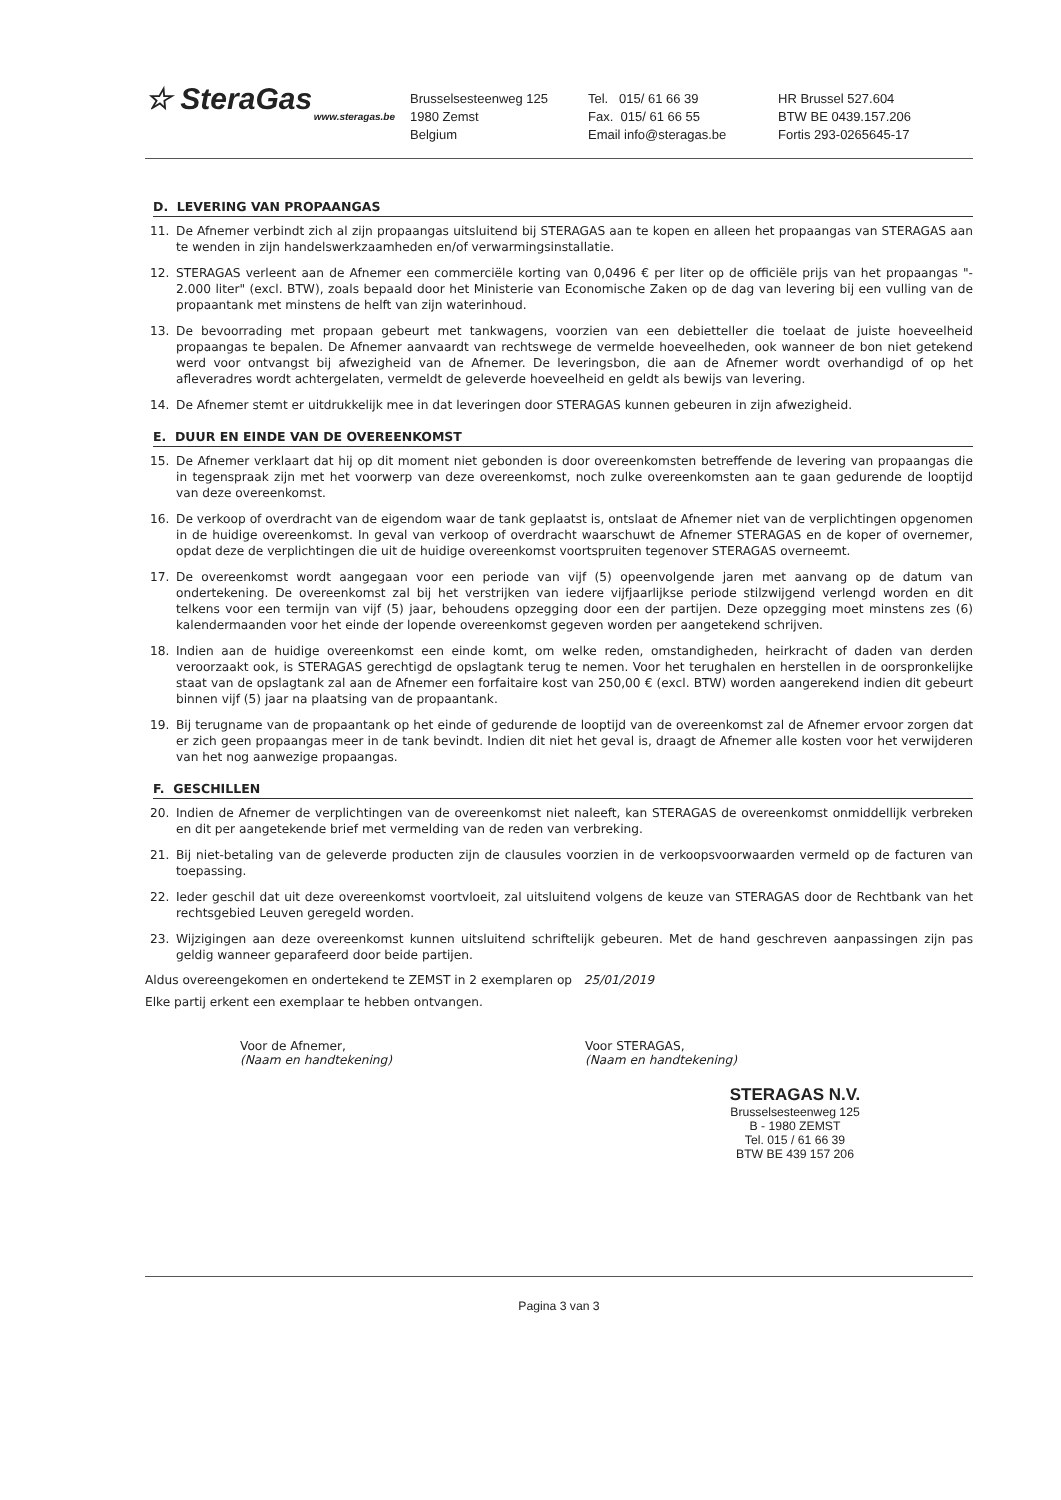☆ SteraGas
www.steragas.be
Brusselsesteenweg 125
1980 Zemst
Belgium
Tel. 015/ 61 66 39
Fax. 015/ 61 66 55
Email info@steragas.be
HR Brussel 527.604
BTW BE 0439.157.206
Fortis 293-0265645-17
D. LEVERING VAN PROPAANGAS
11. De Afnemer verbindt zich al zijn propaangas uitsluitend bij STERAGAS aan te kopen en alleen het propaangas van STERAGAS aan te wenden in zijn handelswerkzaamheden en/of verwarmingsinstallatie.
12. STERAGAS verleent aan de Afnemer een commerciële korting van 0,0496 € per liter op de officiële prijs van het propaangas "- 2.000 liter" (excl. BTW), zoals bepaald door het Ministerie van Economische Zaken op de dag van levering bij een vulling van de propaantank met minstens de helft van zijn waterinhoud.
13. De bevoorrading met propaan gebeurt met tankwagens, voorzien van een debietteller die toelaat de juiste hoeveelheid propaangas te bepalen. De Afnemer aanvaardt van rechtswege de vermelde hoeveelheden, ook wanneer de bon niet getekend werd voor ontvangst bij afwezigheid van de Afnemer. De leveringsbon, die aan de Afnemer wordt overhandigd of op het afleveradres wordt achtergelaten, vermeldt de geleverde hoeveelheid en geldt als bewijs van levering.
14. De Afnemer stemt er uitdrukkelijk mee in dat leveringen door STERAGAS kunnen gebeuren in zijn afwezigheid.
E. DUUR EN EINDE VAN DE OVEREENKOMST
15. De Afnemer verklaart dat hij op dit moment niet gebonden is door overeenkomsten betreffende de levering van propaangas die in tegenspraak zijn met het voorwerp van deze overeenkomst, noch zulke overeenkomsten aan te gaan gedurende de looptijd van deze overeenkomst.
16. De verkoop of overdracht van de eigendom waar de tank geplaatst is, ontslaat de Afnemer niet van de verplichtingen opgenomen in de huidige overeenkomst. In geval van verkoop of overdracht waarschuwt de Afnemer STERAGAS en de koper of overnemer, opdat deze de verplichtingen die uit de huidige overeenkomst voortspruiten tegenover STERAGAS overneemt.
17. De overeenkomst wordt aangegaan voor een periode van vijf (5) opeenvolgende jaren met aanvang op de datum van ondertekening. De overeenkomst zal bij het verstrijken van iedere vijfjaarlijkse periode stilzwijgend verlengd worden en dit telkens voor een termijn van vijf (5) jaar, behoudens opzegging door een der partijen. Deze opzegging moet minstens zes (6) kalendermaanden voor het einde der lopende overeenkomst gegeven worden per aangetekend schrijven.
18. Indien aan de huidige overeenkomst een einde komt, om welke reden, omstandigheden, heirkracht of daden van derden veroorzaakt ook, is STERAGAS gerechtigd de opslagtank terug te nemen. Voor het terughalen en herstellen in de oorspronkelijke staat van de opslagtank zal aan de Afnemer een forfaitaire kost van 250,00 € (excl. BTW) worden aangerekend indien dit gebeurt binnen vijf (5) jaar na plaatsing van de propaantank.
19. Bij terugname van de propaantank op het einde of gedurende de looptijd van de overeenkomst zal de Afnemer ervoor zorgen dat er zich geen propaangas meer in de tank bevindt. Indien dit niet het geval is, draagt de Afnemer alle kosten voor het verwijderen van het nog aanwezige propaangas.
F. GESCHILLEN
20. Indien de Afnemer de verplichtingen van de overeenkomst niet naleeft, kan STERAGAS de overeenkomst onmiddellijk verbreken en dit per aangetekende brief met vermelding van de reden van verbreking.
21. Bij niet-betaling van de geleverde producten zijn de clausules voorzien in de verkoopsvoorwaarden vermeld op de facturen van toepassing.
22. Ieder geschil dat uit deze overeenkomst voortvloeit, zal uitsluitend volgens de keuze van STERAGAS door de Rechtbank van het rechtsgebied Leuven geregeld worden.
23. Wijzigingen aan deze overeenkomst kunnen uitsluitend schriftelijk gebeuren. Met de hand geschreven aanpassingen zijn pas geldig wanneer geparafeerd door beide partijen.
Aldus overeengekomen en ondertekend te ZEMST in 2 exemplaren op 25/01/2019
Elke partij erkent een exemplaar te hebben ontvangen.
Voor de Afnemer,
(Naam en handtekening)
Voor STERAGAS,
(Naam en handtekening)
STERAGAS N.V.
Brusselsesteenweg 125
B - 1980 ZEMST
Tel. 015 / 61 66 39
BTW BE 439 157 206
Pagina 3 van 3